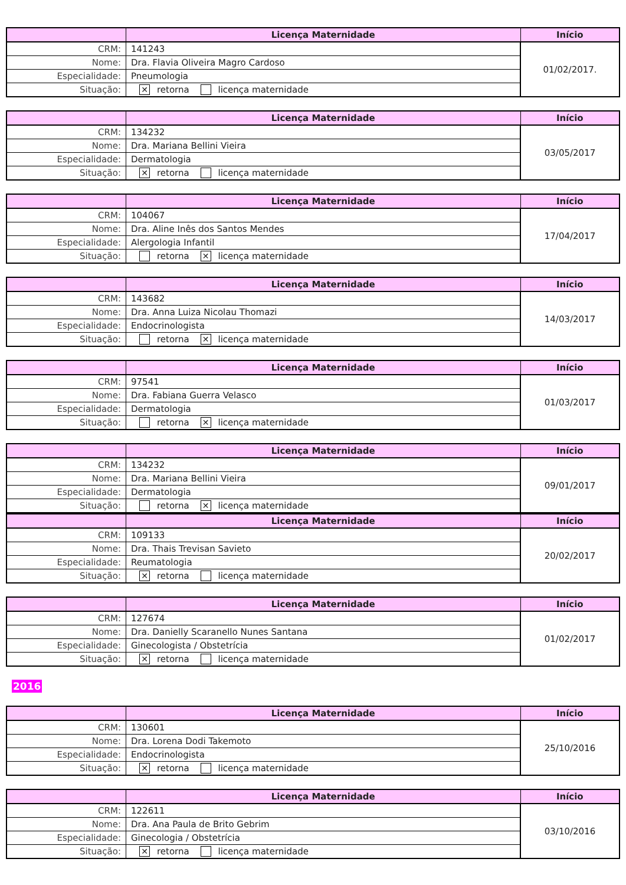| | Licença Maternidade | Início |
| --- | --- | --- |
| CRM: | 141243 | 01/02/2017. |
| Nome: | Dra. Flavia Oliveira Magro Cardoso | |
| Especialidade: | Pneumologia | |
| Situação: | ✕ retorna licença maternidade | |
| | Licença Maternidade | Início |
| --- | --- | --- |
| CRM: | 134232 | 03/05/2017 |
| Nome: | Dra. Mariana Bellini Vieira | |
| Especialidade: | Dermatologia | |
| Situação: | ✕ retorna licença maternidade | |
| | Licença Maternidade | Início |
| --- | --- | --- |
| CRM: | 104067 | 17/04/2017 |
| Nome: | Dra. Aline Inês dos Santos Mendes | |
| Especialidade: | Alergologia Infantil | |
| Situação: | retorna ✕ licença maternidade | |
| | Licença Maternidade | Início |
| --- | --- | --- |
| CRM: | 143682 | 14/03/2017 |
| Nome: | Dra. Anna Luiza Nicolau Thomazi | |
| Especialidade: | Endocrinologista | |
| Situação: | retorna ✕ licença maternidade | |
| | Licença Maternidade | Início |
| --- | --- | --- |
| CRM: | 97541 | 01/03/2017 |
| Nome: | Dra. Fabiana Guerra Velasco | |
| Especialidade: | Dermatologia | |
| Situação: | retorna ✕ licença maternidade | |
| | Licença Maternidade | Início |
| --- | --- | --- |
| CRM: | 134232 | 09/01/2017 |
| Nome: | Dra. Mariana Bellini Vieira | |
| Especialidade: | Dermatologia | |
| Situação: | retorna ✕ licença maternidade | |
| | Licença Maternidade | Início |
| --- | --- | --- |
| CRM: | 109133 | 20/02/2017 |
| Nome: | Dra. Thais Trevisan Savieto | |
| Especialidade: | Reumatologia | |
| Situação: | ✕ retorna licença maternidade | |
| | Licença Maternidade | Início |
| --- | --- | --- |
| CRM: | 127674 | 01/02/2017 |
| Nome: | Dra. Danielly Scaranello Nunes Santana | |
| Especialidade: | Ginecologista / Obstetrícia | |
| Situação: | ✕ retorna licença maternidade | |
2016
| | Licença Maternidade | Início |
| --- | --- | --- |
| CRM: | 130601 | 25/10/2016 |
| Nome: | Dra. Lorena Dodi Takemoto | |
| Especialidade: | Endocrinologista | |
| Situação: | ✕ retorna licença maternidade | |
| | Licença Maternidade | Início |
| --- | --- | --- |
| CRM: | 122611 | 03/10/2016 |
| Nome: | Dra. Ana Paula de Brito Gebrim | |
| Especialidade: | Ginecologia / Obstetrícia | |
| Situação: | ✕ retorna licença maternidade | |